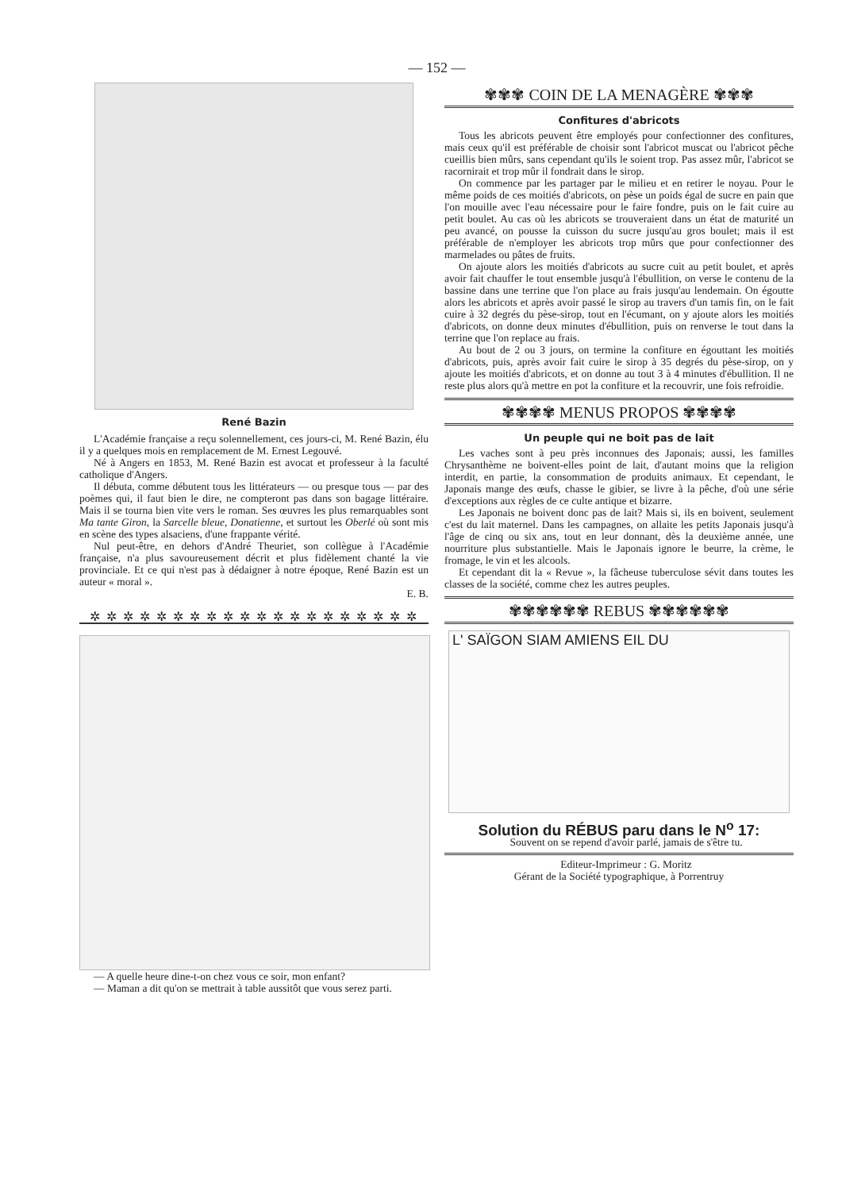— 152 —
René Bazin
L'Académie française a reçu solennellement, ces jours-ci, M. René Bazin, élu il y a quelques mois en remplacement de M. Ernest Legouvé.
Né à Angers en 1853, M. René Bazin est avocat et professeur à la faculté catholique d'Angers.
Il débuta, comme débutent tous les littérateurs — ou presque tous — par des poèmes qui, il faut bien le dire, ne compteront pas dans son bagage littéraire. Mais il se tourna bien vite vers le roman. Ses œuvres les plus remarquables sont Ma tante Giron, la Sarcelle bleue, Donatienne, et surtout les Oberlé où sont mis en scène des types alsaciens, d'une frappante vérité.
Nul peut-être, en dehors d'André Theuriet, son collègue à l'Académie française, n'a plus savoureusement décrit et plus fidèlement chanté la vie provinciale. Et ce qui n'est pas à dédaigner à notre époque, René Bazin est un auteur « moral ».
E. B.
✲ ✲ ✲ ✲ ✲ ✲ ✲ ✲ ✲ ✲ ✲ ✲ ✲ ✲ ✲ ✲ ✲ ✲ ✲ ✲
— A quelle heure dine-t-on chez vous ce soir, mon enfant?
— Maman a dit qu'on se mettrait à table aussitôt que vous serez parti.
✾✾✾ COIN DE LA MENAGÈRE ✾✾✾
Confitures d'abricots
Tous les abricots peuvent être employés pour confectionner des confitures, mais ceux qu'il est préférable de choisir sont l'abricot muscat ou l'abricot pêche cueillis bien mûrs, sans cependant qu'ils le soient trop. Pas assez mûr, l'abricot se racornirait et trop mûr il fondrait dans le sirop.
On commence par les partager par le milieu et en retirer le noyau. Pour le même poids de ces moitiés d'abricots, on pèse un poids égal de sucre en pain que l'on mouille avec l'eau nécessaire pour le faire fondre, puis on le fait cuire au petit boulet. Au cas où les abricots se trouveraient dans un état de maturité un peu avancé, on pousse la cuisson du sucre jusqu'au gros boulet; mais il est préférable de n'employer les abricots trop mûrs que pour confectionner des marmelades ou pâtes de fruits.
On ajoute alors les moitiés d'abricots au sucre cuit au petit boulet, et après avoir fait chauffer le tout ensemble jusqu'à l'ébullition, on verse le contenu de la bassine dans une terrine que l'on place au frais jusqu'au lendemain. On égoutte alors les abricots et après avoir passé le sirop au travers d'un tamis fin, on le fait cuire à 32 degrés du pèse-sirop, tout en l'écumant, on y ajoute alors les moitiés d'abricots, on donne deux minutes d'ébullition, puis on renverse le tout dans la terrine que l'on replace au frais.
Au bout de 2 ou 3 jours, on termine la confiture en égouttant les moitiés d'abricots, puis, après avoir fait cuire le sirop à 35 degrés du pèse-sirop, on y ajoute les moitiés d'abricots, et on donne au tout 3 à 4 minutes d'ébullition. Il ne reste plus alors qu'à mettre en pot la confiture et la recouvrir, une fois refroidie.
✾✾✾✾ MENUS PROPOS ✾✾✾✾
Un peuple qui ne boit pas de lait
Les vaches sont à peu près inconnues des Japonais; aussi, les familles Chrysanthème ne boivent-elles point de lait, d'autant moins que la religion interdit, en partie, la consommation de produits animaux. Et cependant, le Japonais mange des œufs, chasse le gibier, se livre à la pêche, d'où une série d'exceptions aux règles de ce culte antique et bizarre.
Les Japonais ne boivent donc pas de lait? Mais si, ils en boivent, seulement c'est du lait maternel. Dans les campagnes, on allaite les petits Japonais jusqu'à l'âge de cinq ou six ans, tout en leur donnant, dès la deuxième année, une nourriture plus substantielle. Mais le Japonais ignore le beurre, la crème, le fromage, le vin et les alcools.
Et cependant dit la « Revue », la fâcheuse tuberculose sévit dans toutes les classes de la société, comme chez les autres peuples.
✾✾✾✾✾✾ REBUS ✾✾✾✾✾✾
L' SAÏGON SIAM AMIENS EIL DU
Solution du RÉBUS paru dans le N<sup>o</sup> 17:
Souvent on se repend d'avoir parlé, jamais de s'être tu.
Editeur-Imprimeur : G. Moritz
Gérant de la Société typographique, à Porrentruy